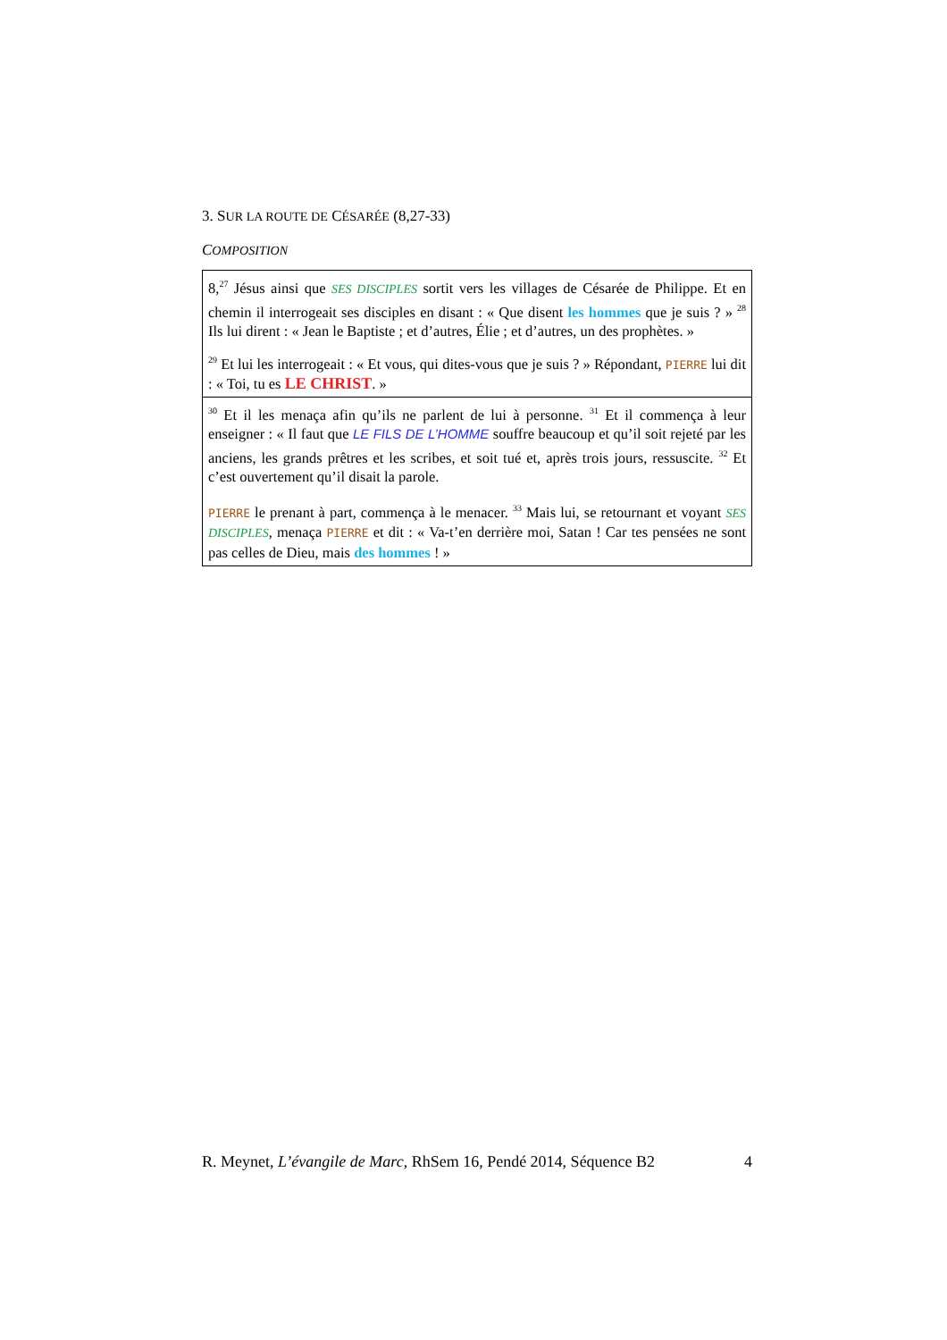3. SUR LA ROUTE DE CÉSARÉE (8,27-33)
COMPOSITION
| 8,<sup>27</sup> Jésus ainsi que SES DISCIPLES sortit vers les villages de Césarée de Philippe. Et en chemin il interrogeait ses disciples en disant : « Que disent les hommes que je suis ? » <sup>28</sup> Ils lui dirent : « Jean le Baptiste ; et d’autres, Élie ; et d’autres, un des prophètes. » <sup>29</sup> Et lui les interrogeait : « Et vous, qui dites-vous que je suis ? » Répondant, PIERRE lui dit : « Toi, tu es LE CHRIST . » |
| <sup>30</sup> Et il les menaça afin qu’ils ne parlent de lui à personne. <sup>31</sup> Et il commença à leur enseigner : « Il faut que LE FILS DE L’HOMME souffre beaucoup et qu’il soit rejeté par les anciens, les grands prêtres et les scribes, et soit tué et, après trois jours, ressuscite. <sup>32</sup> Et c’est ouvertement qu’il disait la parole. PIERRE le prenant à part, commença à le menacer. <sup>33</sup> Mais lui, se retournant et voyant SES DISCIPLES , menaça PIERRE et dit : « Va-t’en derrière moi, Satan ! Car tes pensées ne sont pas celles de Dieu, mais des hommes ! » |
R. Meynet, L’évangile de Marc, RhSem 16, Pendé 2014, Séquence B2 4